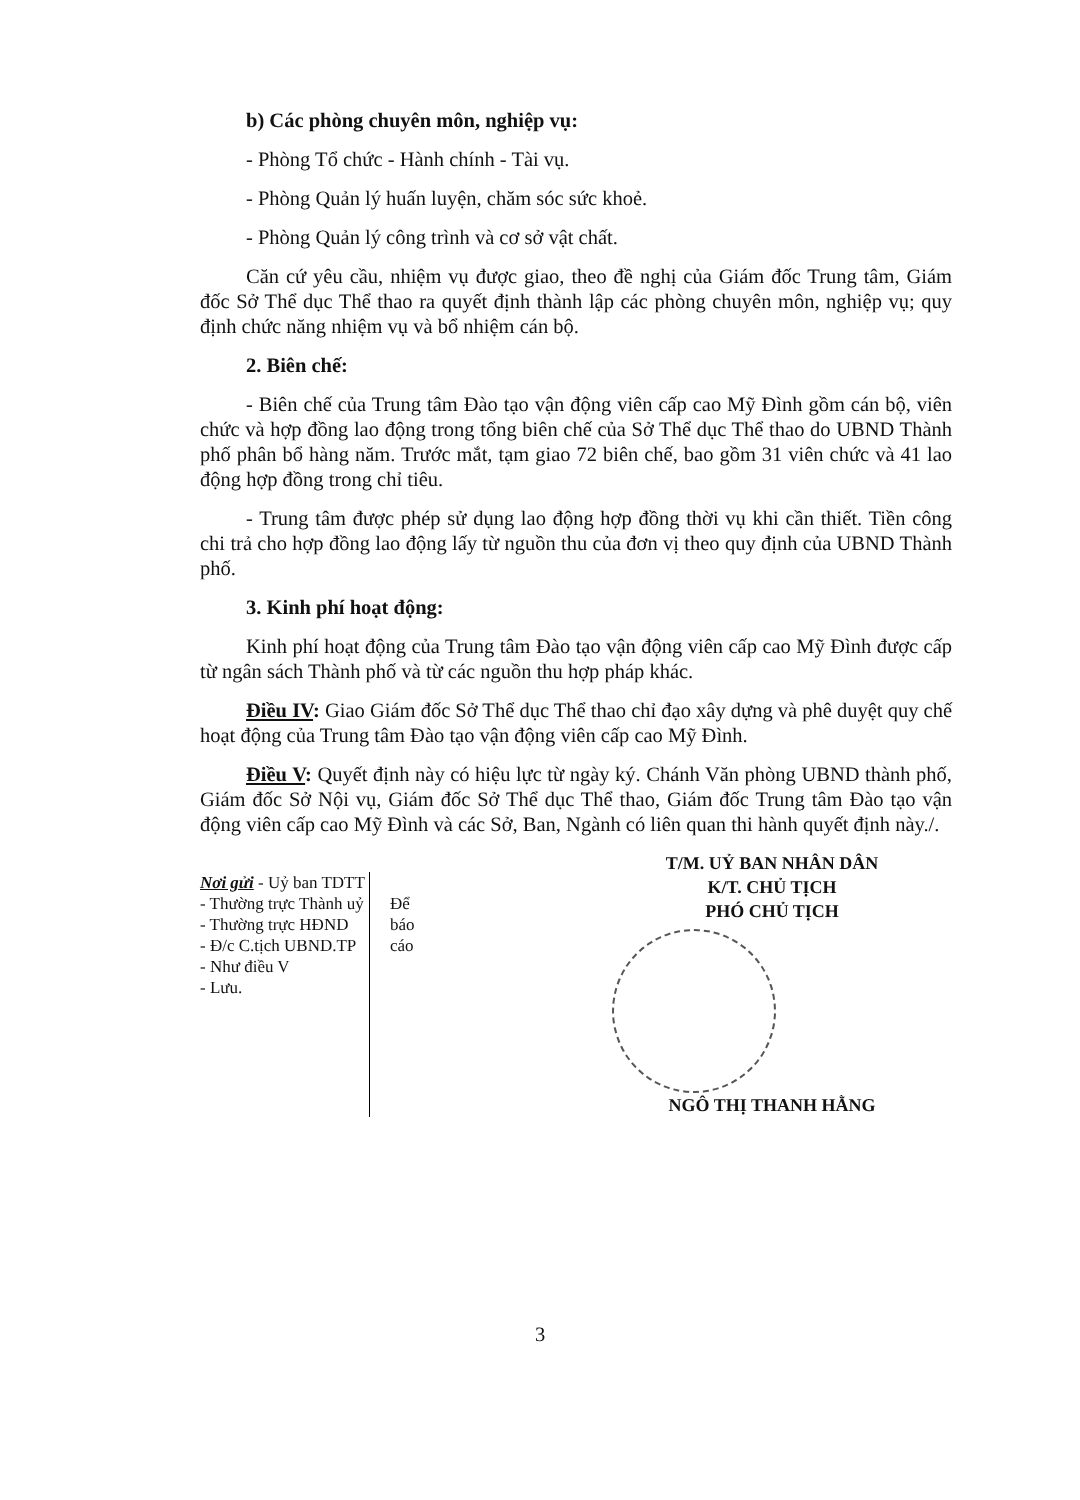b) Các phòng chuyên môn, nghiệp vụ:
- Phòng Tổ chức - Hành chính - Tài vụ.
- Phòng Quản lý huấn luyện, chăm sóc sức khoẻ.
- Phòng Quản lý công trình và cơ sở vật chất.
Căn cứ yêu cầu, nhiệm vụ được giao, theo đề nghị của Giám đốc Trung tâm, Giám đốc Sở Thể dục Thể thao ra quyết định thành lập các phòng chuyên môn, nghiệp vụ; quy định chức năng nhiệm vụ và bổ nhiệm cán bộ.
2. Biên chế:
- Biên chế của Trung tâm Đào tạo vận động viên cấp cao Mỹ Đình gồm cán bộ, viên chức và hợp đồng lao động trong tổng biên chế của Sở Thể dục Thể thao do UBND Thành phố phân bổ hàng năm. Trước mắt, tạm giao 72 biên chế, bao gồm 31 viên chức và 41 lao động hợp đồng trong chỉ tiêu.
- Trung tâm được phép sử dụng lao động hợp đồng thời vụ khi cần thiết. Tiền công chi trả cho hợp đồng lao động lấy từ nguồn thu của đơn vị theo quy định của UBND Thành phố.
3. Kinh phí hoạt động:
Kinh phí hoạt động của Trung tâm Đào tạo vận động viên cấp cao Mỹ Đình được cấp từ ngân sách Thành phố và từ các nguồn thu hợp pháp khác.
Điều IV: Giao Giám đốc Sở Thể dục Thể thao chỉ đạo xây dựng và phê duyệt quy chế hoạt động của Trung tâm Đào tạo vận động viên cấp cao Mỹ Đình.
Điều V: Quyết định này có hiệu lực từ ngày ký. Chánh Văn phòng UBND thành phố, Giám đốc Sở Nội vụ, Giám đốc Sở Thể dục Thể thao, Giám đốc Trung tâm Đào tạo vận động viên cấp cao Mỹ Đình và các Sở, Ban, Ngành có liên quan thi hành quyết định này./.
Nơi gửi
- Uỷ ban TDTT
- Thường trực Thành uỷ
- Thường trực HĐND
- Đ/c C.tịch UBND.TP
- Như điều V
- Lưu.
Để
báo
cáo
T/M. UỶ BAN NHÂN DÂN
K/T. CHỦ TỊCH
PHÓ CHỦ TỊCH
NGÔ THỊ THANH HẰNG
3